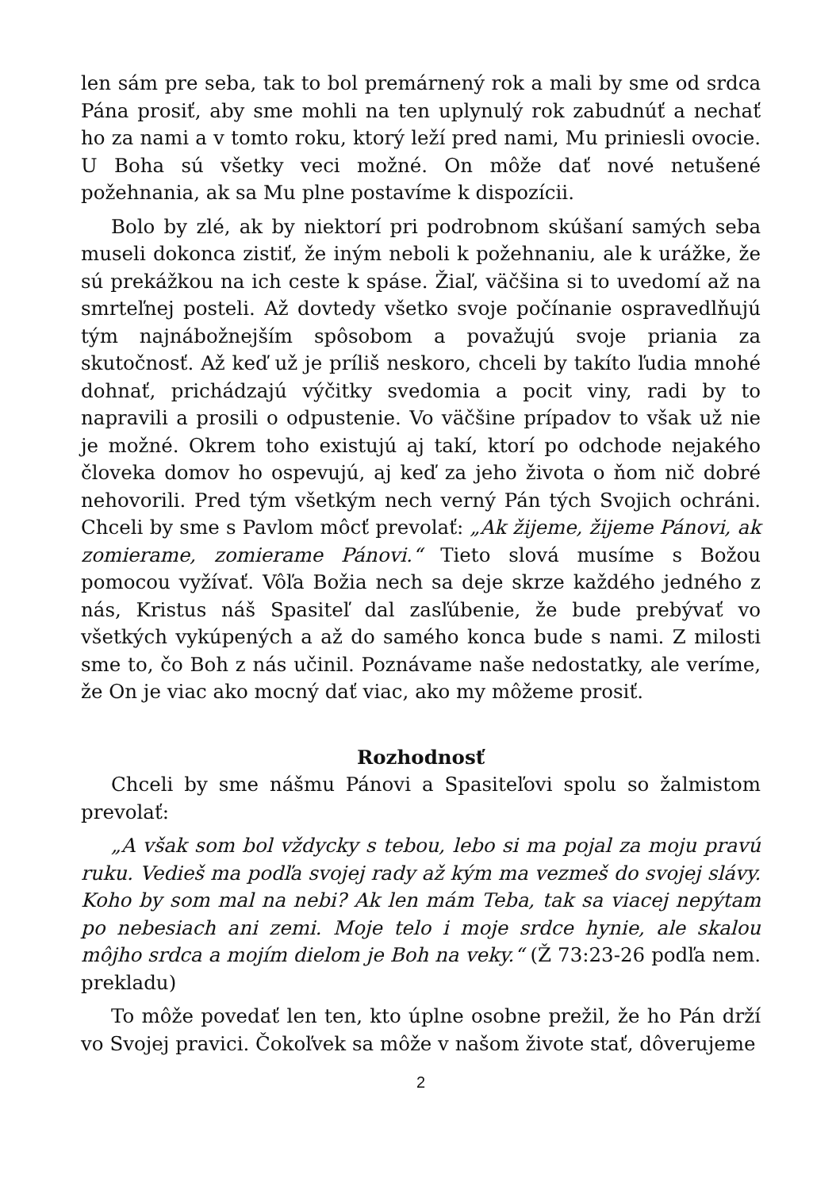len sám pre seba, tak to bol premárnený rok a mali by sme od srdca Pána prosiť, aby sme mohli na ten uplynulý rok zabudnúť a nechať ho za nami a v tomto roku, ktorý leží pred nami, Mu priniesli ovocie. U Boha sú všetky veci možné. On môže dať nové netušené požehnania, ak sa Mu plne postavíme k dispozícii.
Bolo by zlé, ak by niektorí pri podrobnom skúšaní samých seba museli dokonca zistiť, že iným neboli k požehnaniu, ale k urážke, že sú prekážkou na ich ceste k spáse. Žiaľ, väčšina si to uvedomí až na smrteľnej posteli. Až dovtedy všetko svoje počínanie ospravedlňujú tým najnábožnejším spôsobom a považujú svoje priania za skutočnosť. Až keď už je príliš neskoro, chceli by takíto ľudia mnohé dohnať, prichádzajú výčitky svedomia a pocit viny, radi by to napravili a prosili o odpustenie. Vo väčšine prípadov to však už nie je možné. Okrem toho existujú aj takí, ktorí po odchode nejakého človeka domov ho ospevujú, aj keď za jeho života o ňom nič dobré nehovorili. Pred tým všetkým nech verný Pán tých Svojich ochráni. Chceli by sme s Pavlom môcť prevolať: „Ak žijeme, žijeme Pánovi, ak zomierame, zomierame Pánovi.“ Tieto slová musíme s Božou pomocou vyžívať. Vôľa Božia nech sa deje skrze každého jedného z nás, Kristus náš Spasiteľ dal zasľúbenie, že bude prebývať vo všetkých vykúpených a až do samého konca bude s nami. Z milosti sme to, čo Boh z nás učinil. Poznávame naše nedostatky, ale veríme, že On je viac ako mocný dať viac, ako my môžeme prosiť.
Rozhodnosť
Chceli by sme nášmu Pánovi a Spasiteľovi spolu so žalmistom prevolať:
„A však som bol vždycky s tebou, lebo si ma pojal za moju pravú ruku. Vedieš ma podľa svojej rady až kým ma vezmeš do svojej slávy. Koho by som mal na nebi? Ak len mám Teba, tak sa viacej nepýtam po nebesiach ani zemi. Moje telo i moje srdce hynie, ale skalou môjho srdca a mojím dielom je Boh na veky.“ (Ž 73:23-26 podľa nem. prekladu)
To môže povedať len ten, kto úplne osobne prežil, že ho Pán drží vo Svojej pravici. Čokoľvek sa môže v našom živote stať, dôverujeme
2